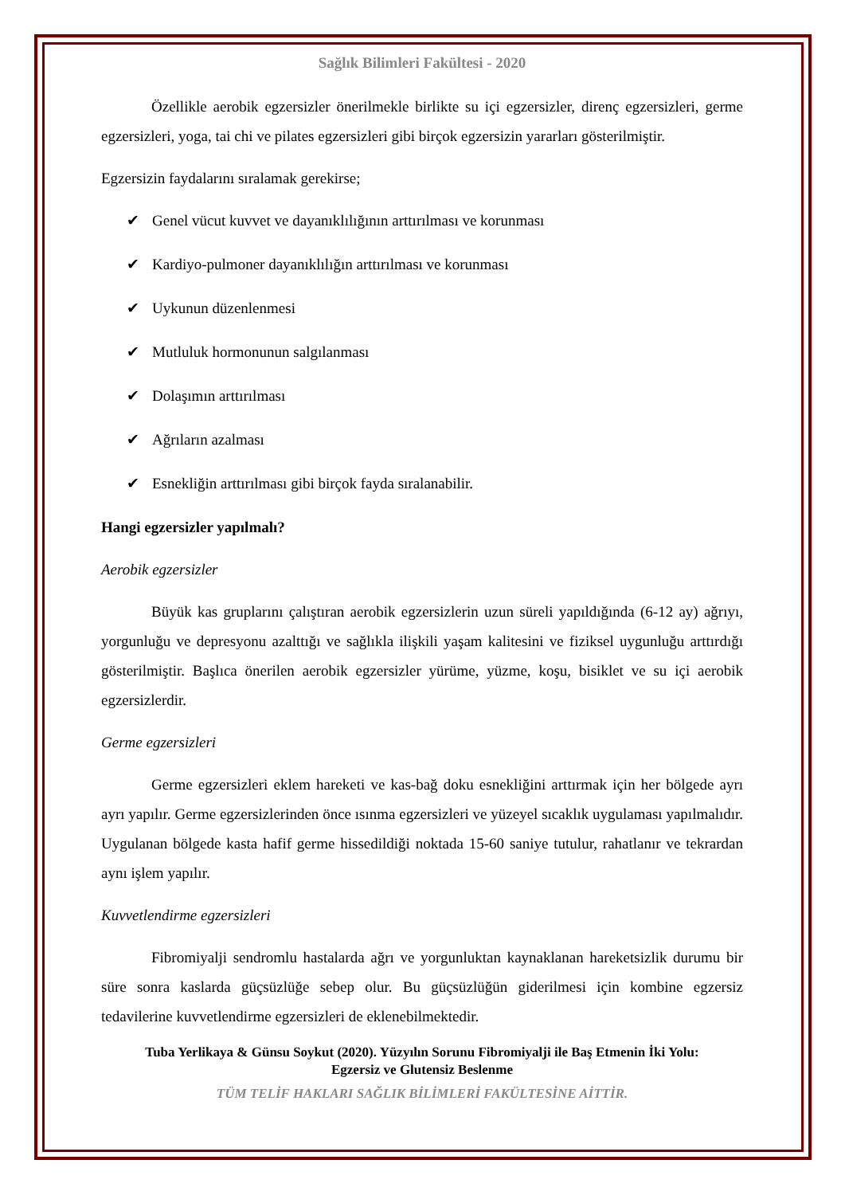Sağlık Bilimleri Fakültesi - 2020
Özellikle aerobik egzersizler önerilmekle birlikte su içi egzersizler, direnç egzersizleri, germe egzersizleri, yoga, tai chi ve pilates egzersizleri gibi birçok egzersizin yararları gösterilmiştir.
Egzersizin faydalarını sıralamak gerekirse;
✔ Genel vücut kuvvet ve dayanıklılığının arttırılması ve korunması
✔ Kardiyo-pulmoner dayanıklılığın arttırılması ve korunması
✔ Uykunun düzenlenmesi
✔ Mutluluk hormonunun salgılanması
✔ Dolaşımın arttırılması
✔ Ağrıların azalması
✔ Esnekliğin arttırılması gibi birçok fayda sıralanabilir.
Hangi egzersizler yapılmalı?
Aerobik egzersizler
Büyük kas gruplarını çalıştıran aerobik egzersizlerin uzun süreli yapıldığında (6-12 ay) ağrıyı, yorgunluğu ve depresyonu azalttığı ve sağlıkla ilişkili yaşam kalitesini ve fiziksel uygunluğu arttırdığı gösterilmiştir. Başlıca önerilen aerobik egzersizler yürüme, yüzme, koşu, bisiklet ve su içi aerobik egzersizlerdir.
Germe egzersizleri
Germe egzersizleri eklem hareketi ve kas-bağ doku esnekliğini arttırmak için her bölgede ayrı ayrı yapılır. Germe egzersizlerinden önce ısınma egzersizleri ve yüzeyel sıcaklık uygulaması yapılmalıdır. Uygulanan bölgede kasta hafif germe hissedildiği noktada 15-60 saniye tutulur, rahatlanır ve tekrardan aynı işlem yapılır.
Kuvvetlendirme egzersizleri
Fibromiyalji sendromlu hastalarda ağrı ve yorgunluktan kaynaklanan hareketsizlik durumu bir süre sonra kaslarda güçsüzlüğe sebep olur. Bu güçsüzlüğün giderilmesi için kombine egzersiz tedavilerine kuvvetlendirme egzersizleri de eklenebilmektedir.
Tuba Yerlikaya & Günsu Soykut (2020). Yüzyılın Sorunu Fibromiyalji ile Baş Etmenin İki Yolu:
Egzersiz ve Glutensiz Beslenme
TÜM TELİF HAKLARI SAĞLIK BİLİMLERİ FAKÜLTESİNE AİTTİR.